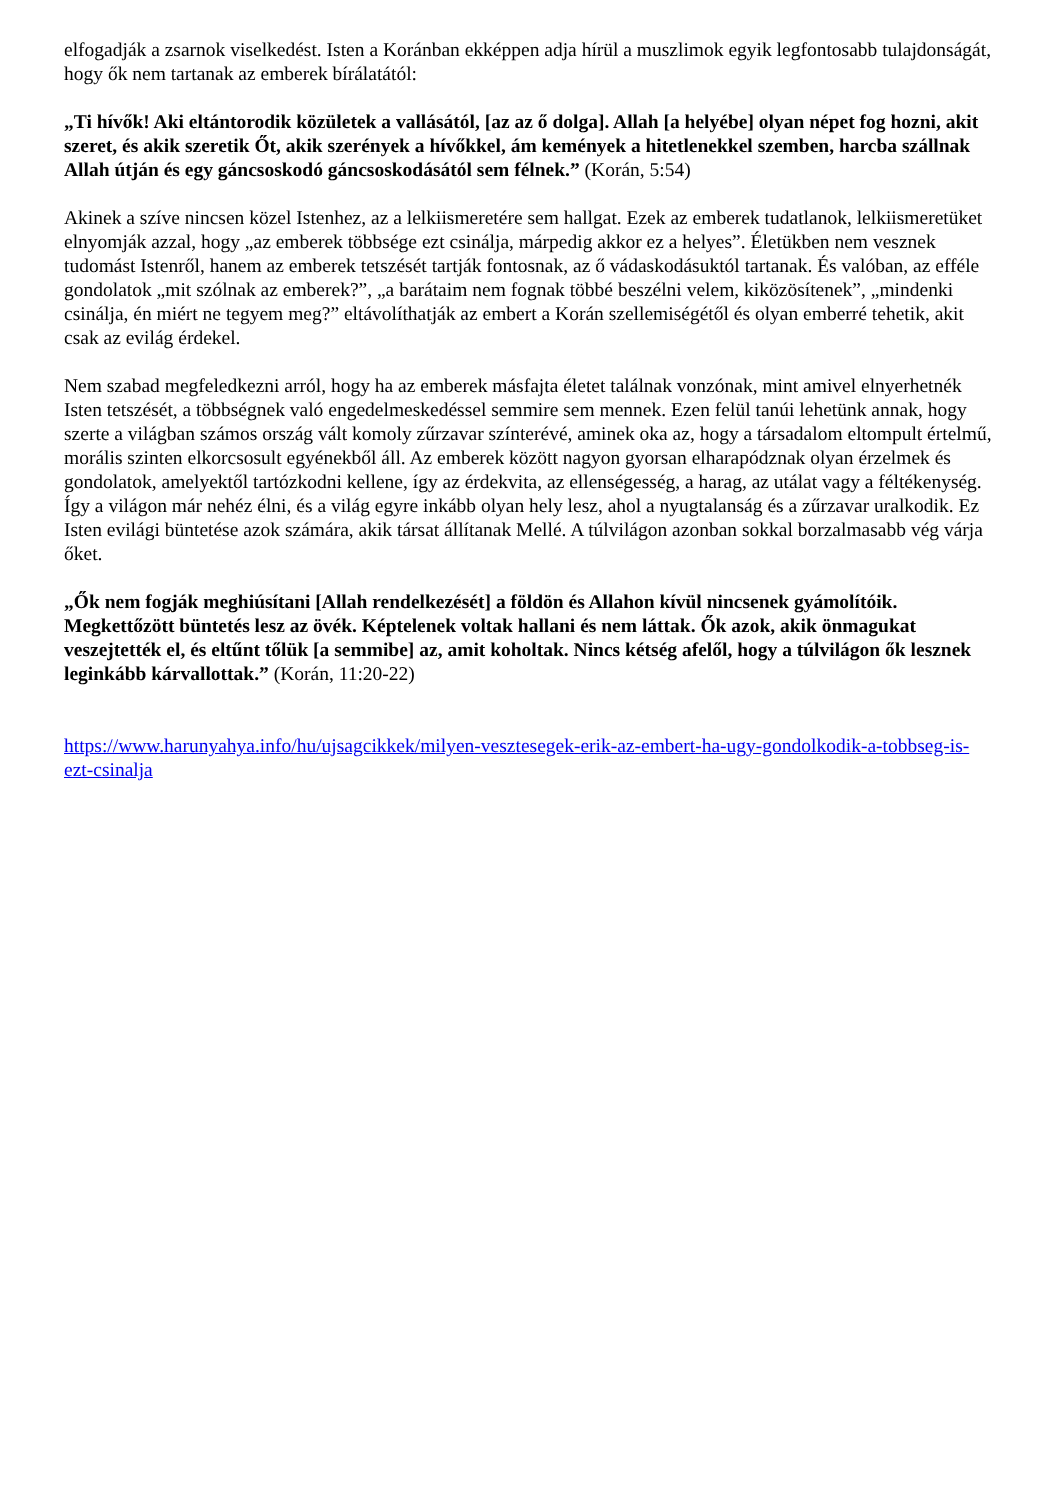elfogadják a zsarnok viselkedést. Isten a Koránban ekképpen adja hírül a muszlimok egyik legfontosabb tulajdonságát, hogy ők nem tartanak az emberek bírálatától:
„Ti hívők! Aki eltántorodik közületek a vallásától, [az az ő dolga]. Allah [a helyébe] olyan népet fog hozni, akit szeret, és akik szeretik Őt, akik szerények a hívőkkel, ám kemények a hitetlenekkel szemben, harcba szállnak Allah útján és egy gáncsoskodó gáncsoskodásától sem félnek.” (Korán, 5:54)
Akinek a szíve nincsen közel Istenhez, az a lelkiismeretére sem hallgat. Ezek az emberek tudatlanok, lelkiismeretüket elnyomják azzal, hogy „az emberek többsége ezt csinálja, márpedig akkor ez a helyes”. Életükben nem vesznek tudomást Istenről, hanem az emberek tetszését tartják fontosnak, az ő vádaskodásuktól tartanak. És valóban, az efféle gondolatok „mit szólnak az emberek?”, „a barátaim nem fognak többé beszélni velem, kiközösítenek”, „mindenki csinálja, én miért ne tegyem meg?” eltávolíthatják az embert a Korán szellemiségétől és olyan emberré tehetik, akit csak az evilág érdekel.
Nem szabad megfeledkezni arról, hogy ha az emberek másfajta életet találnak vonzónak, mint amivel elnyerhetnék Isten tetszését, a többségnek való engedelmeskedéssel semmire sem mennek. Ezen felül tanúi lehetünk annak, hogy szerte a világban számos ország vált komoly zűrzavar színterévé, aminek oka az, hogy a társadalom eltompult értelmű, morális szinten elkorcsosult egyénekből áll. Az emberek között nagyon gyorsan elharapódznak olyan érzelmek és gondolatok, amelyektől tartózkodni kellene, így az érdekvita, az ellenségesség, a harag, az utálat vagy a féltékenység. Így a világon már nehéz élni, és a világ egyre inkább olyan hely lesz, ahol a nyugtalanság és a zűrzavar uralkodik. Ez Isten evilági büntetése azok számára, akik társat állítanak Mellé. A túlvilágon azonban sokkal borzalmasabb vég várja őket.
„Ők nem fogják meghiúsítani [Allah rendelkezését] a földön és Allahon kívül nincsenek gyámolítóik. Megkettőzött büntetés lesz az övék. Képtelenek voltak hallani és nem láttak. Ők azok, akik önmagukat veszejtették el, és eltűnt tőlük [a semmibe] az, amit koholtak. Nincs kétség afelől, hogy a túlvilágon ők lesznek leginkább kárvallottak.” (Korán, 11:20-22)
https://www.harunyahya.info/hu/ujsagcikkek/milyen-vesztesegek-erik-az-embert-ha-ugy-gondolkodik-a-tobbseg-is-ezt-csinalja